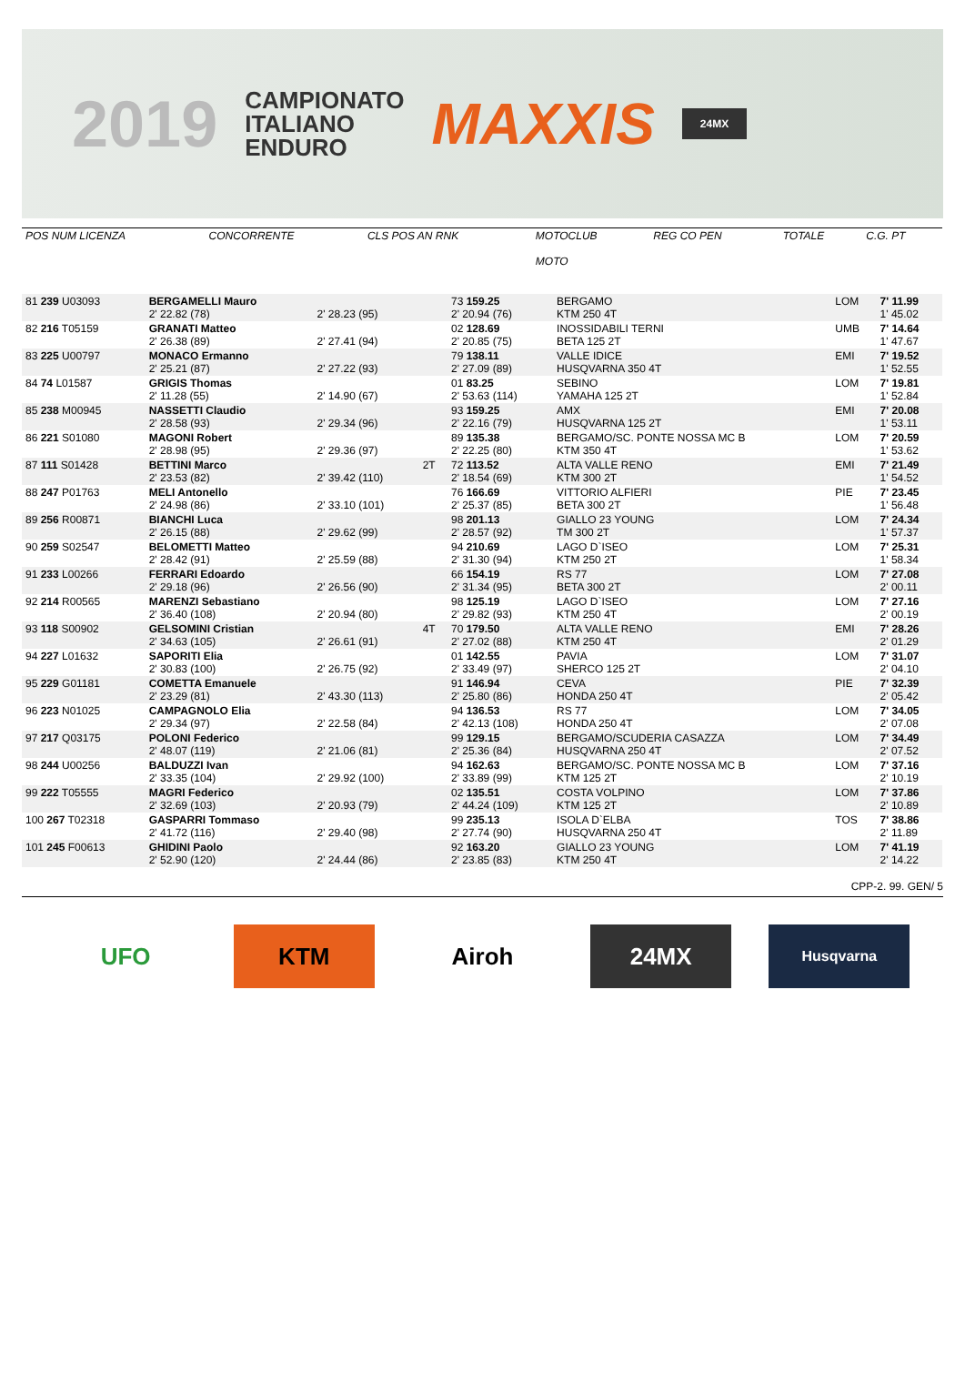2019
CAMPIONATO
ITALIANO
ENDURO
MAXXIS
24MX
| POS NUM LICENZA | CONCORRENTE | CLS POS AN RNK | MOTOCLUB MOTO | REG CO PEN | TOTALE | C.G. PT |
| 81 239 U03093 | BERGAMELLI Mauro 2' 22.82 (78) | 2' 28.23 (95) | | 73 159.25 2' 20.94 (76) | BERGAMO KTM 250 4T | LOM | 7' 11.99 1' 45.02 |
| 82 216 T05159 | GRANATI Matteo 2' 26.38 (89) | 2' 27.41 (94) | | 02 128.69 2' 20.85 (75) | INOSSIDABILI TERNI BETA 125 2T | UMB | 7' 14.64 1' 47.67 |
| 83 225 U00797 | MONACO Ermanno 2' 25.21 (87) | 2' 27.22 (93) | | 79 138.11 2' 27.09 (89) | VALLE IDICE HUSQVARNA 350 4T | EMI | 7' 19.52 1' 52.55 |
| 84 74 L01587 | GRIGIS Thomas 2' 11.28 (55) | 2' 14.90 (67) | | 01 83.25 2' 53.63 (114) | SEBINO YAMAHA 125 2T | LOM | 7' 19.81 1' 52.84 |
| 85 238 M00945 | NASSETTI Claudio 2' 28.58 (93) | 2' 29.34 (96) | | 93 159.25 2' 22.16 (79) | AMX HUSQVARNA 125 2T | EMI | 7' 20.08 1' 53.11 |
| 86 221 S01080 | MAGONI Robert 2' 28.98 (95) | 2' 29.36 (97) | | 89 135.38 2' 22.25 (80) | BERGAMO/SC. PONTE NOSSA MC B KTM 350 4T | LOM | 7' 20.59 1' 53.62 |
| 87 111 S01428 | BETTINI Marco 2' 23.53 (82) | 2' 39.42 (110) | 2T | 72 113.52 2' 18.54 (69) | ALTA VALLE RENO KTM 300 2T | EMI | 7' 21.49 1' 54.52 |
| 88 247 P01763 | MELI Antonello 2' 24.98 (86) | 2' 33.10 (101) | | 76 166.69 2' 25.37 (85) | VITTORIO ALFIERI BETA 300 2T | PIE | 7' 23.45 1' 56.48 |
| 89 256 R00871 | BIANCHI Luca 2' 26.15 (88) | 2' 29.62 (99) | | 98 201.13 2' 28.57 (92) | GIALLO 23 YOUNG TM 300 2T | LOM | 7' 24.34 1' 57.37 |
| 90 259 S02547 | BELOMETTI Matteo 2' 28.42 (91) | 2' 25.59 (88) | | 94 210.69 2' 31.30 (94) | LAGO D`ISEO KTM 250 2T | LOM | 7' 25.31 1' 58.34 |
| 91 233 L00266 | FERRARI Edoardo 2' 29.18 (96) | 2' 26.56 (90) | | 66 154.19 2' 31.34 (95) | RS 77 BETA 300 2T | LOM | 7' 27.08 2' 00.11 |
| 92 214 R00565 | MARENZI Sebastiano 2' 36.40 (108) | 2' 20.94 (80) | | 98 125.19 2' 29.82 (93) | LAGO D`ISEO KTM 250 4T | LOM | 7' 27.16 2' 00.19 |
| 93 118 S00902 | GELSOMINI Cristian 2' 34.63 (105) | 2' 26.61 (91) | 4T | 70 179.50 2' 27.02 (88) | ALTA VALLE RENO KTM 250 4T | EMI | 7' 28.26 2' 01.29 |
| 94 227 L01632 | SAPORITI Elia 2' 30.83 (100) | 2' 26.75 (92) | | 01 142.55 2' 33.49 (97) | PAVIA SHERCO 125 2T | LOM | 7' 31.07 2' 04.10 |
| 95 229 G01181 | COMETTA Emanuele 2' 23.29 (81) | 2' 43.30 (113) | | 91 146.94 2' 25.80 (86) | CEVA HONDA 250 4T | PIE | 7' 32.39 2' 05.42 |
| 96 223 N01025 | CAMPAGNOLO Elia 2' 29.34 (97) | 2' 22.58 (84) | | 94 136.53 2' 42.13 (108) | RS 77 HONDA 250 4T | LOM | 7' 34.05 2' 07.08 |
| 97 217 Q03175 | POLONI Federico 2' 48.07 (119) | 2' 21.06 (81) | | 99 129.15 2' 25.36 (84) | BERGAMO/SCUDERIA CASAZZA HUSQVARNA 250 4T | LOM | 7' 34.49 2' 07.52 |
| 98 244 U00256 | BALDUZZI Ivan 2' 33.35 (104) | 2' 29.92 (100) | | 94 162.63 2' 33.89 (99) | BERGAMO/SC. PONTE NOSSA MC B KTM 125 2T | LOM | 7' 37.16 2' 10.19 |
| 99 222 T05555 | MAGRI Federico 2' 32.69 (103) | 2' 20.93 (79) | | 02 135.51 2' 44.24 (109) | COSTA VOLPINO KTM 125 2T | LOM | 7' 37.86 2' 10.89 |
| 100 267 T02318 | GASPARRI Tommaso 2' 41.72 (116) | 2' 29.40 (98) | | 99 235.13 2' 27.74 (90) | ISOLA D`ELBA HUSQVARNA 250 4T | TOS | 7' 38.86 2' 11.89 |
| 101 245 F00613 | GHIDINI Paolo 2' 52.90 (120) | 2' 24.44 (86) | | 92 163.20 2' 23.85 (83) | GIALLO 23 YOUNG KTM 250 4T | LOM | 7' 41.19 2' 14.22 |
CPP-2. 99. GEN/ 5
UFO KTM Airoh 24MX
Husqvarna